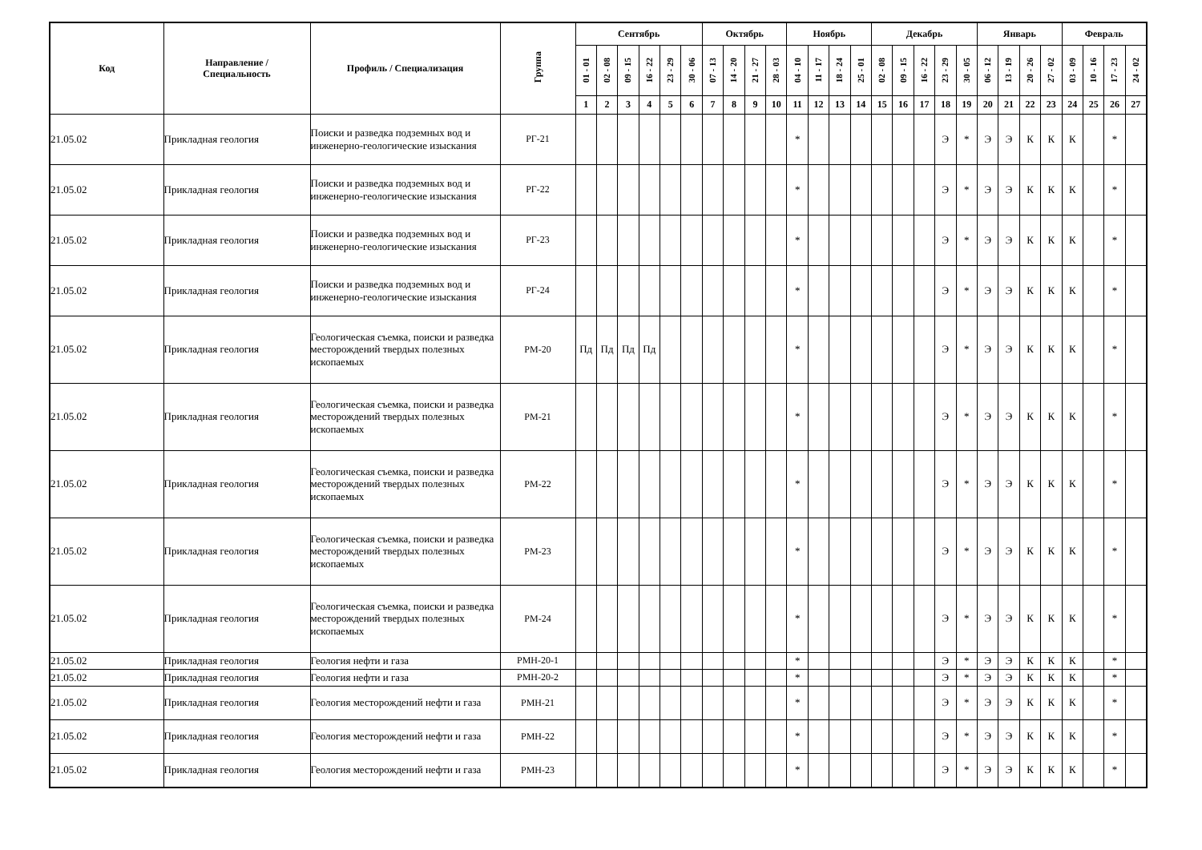| Код | Направление / Специальность | Профиль / Специализация | Группа | Сентябрь | | | | | | Октябрь | | | | Ноябрь | | | | Декабрь | | | | | Январь | | | | Февраль | | | |
| --- | --- | --- | --- | --- | --- | --- | --- | --- | --- | --- | --- | --- | --- | --- | --- | --- | --- | --- | --- | --- | --- | --- | --- | --- | --- | --- | --- | --- | --- | --- |
| | | | | 01 - 01 | 02 - 08 | 09 - 15 | 16 - 22 | 23 - 29 | 30 - 06 | 07 - 13 | 14 - 20 | 21 - 27 | 28 - 03 | 04 - 10 | 11 - 17 | 18 - 24 | 25 - 01 | 02 - 08 | 09 - 15 | 16 - 22 | 23 - 29 | 30 - 05 | 06 - 12 | 13 - 19 | 20 - 26 | 27 - 02 | 03 - 09 | 10 - 16 | 17 - 23 | 24 - 02 |
| | | | | 1 | 2 | 3 | 4 | 5 | 6 | 7 | 8 | 9 | 10 | 11 | 12 | 13 | 14 | 15 | 16 | 17 | 18 | 19 | 20 | 21 | 22 | 23 | 24 | 25 | 26 | 27 |
| 21.05.02 | Прикладная геология | Поиски и разведка подземных вод и инженерно-геологические изыскания | РГ-21 | | | | | | | | | | | * | | | | | | | Э | * | Э | Э | К | К | К | | * | |
| 21.05.02 | Прикладная геология | Поиски и разведка подземных вод и инженерно-геологические изыскания | РГ-22 | | | | | | | | | | | * | | | | | | | Э | * | Э | Э | К | К | К | | * | |
| 21.05.02 | Прикладная геология | Поиски и разведка подземных вод и инженерно-геологические изыскания | РГ-23 | | | | | | | | | | | * | | | | | | | Э | * | Э | Э | К | К | К | | * | |
| 21.05.02 | Прикладная геология | Поиски и разведка подземных вод и инженерно-геологические изыскания | РГ-24 | | | | | | | | | | | * | | | | | | | Э | * | Э | Э | К | К | К | | * | |
| 21.05.02 | Прикладная геология | Геологическая съемка, поиски и разведка месторождений твердых полезных ископаемых | РМ-20 | Пд | Пд | Пд | Пд | | | | | | | * | | | | | | | Э | * | Э | Э | К | К | К | | * | |
| 21.05.02 | Прикладная геология | Геологическая съемка, поиски и разведка месторождений твердых полезных ископаемых | РМ-21 | | | | | | | | | | | * | | | | | | | Э | * | Э | Э | К | К | К | | * | |
| 21.05.02 | Прикладная геология | Геологическая съемка, поиски и разведка месторождений твердых полезных ископаемых | РМ-22 | | | | | | | | | | | * | | | | | | | Э | * | Э | Э | К | К | К | | * | |
| 21.05.02 | Прикладная геология | Геологическая съемка, поиски и разведка месторождений твердых полезных ископаемых | РМ-23 | | | | | | | | | | | * | | | | | | | Э | * | Э | Э | К | К | К | | * | |
| 21.05.02 | Прикладная геология | Геологическая съемка, поиски и разведка месторождений твердых полезных ископаемых | РМ-24 | | | | | | | | | | | * | | | | | | | Э | * | Э | Э | К | К | К | | * | |
| 21.05.02 | Прикладная геология | Геология нефти и газа | РМН-20-1 | | | | | | | | | | | * | | | | | | | Э | * | Э | Э | К | К | К | | * | |
| 21.05.02 | Прикладная геология | Геология нефти и газа | РМН-20-2 | | | | | | | | | | | * | | | | | | | Э | * | Э | Э | К | К | К | | * | |
| 21.05.02 | Прикладная геология | Геология месторождений нефти и газа | РМН-21 | | | | | | | | | | | * | | | | | | | Э | * | Э | Э | К | К | К | | * | |
| 21.05.02 | Прикладная геология | Геология месторождений нефти и газа | РМН-22 | | | | | | | | | | | * | | | | | | | Э | * | Э | Э | К | К | К | | * | |
| 21.05.02 | Прикладная геология | Геология месторождений нефти и газа | РМН-23 | | | | | | | | | | | * | | | | | | | Э | * | Э | Э | К | К | К | | * | |